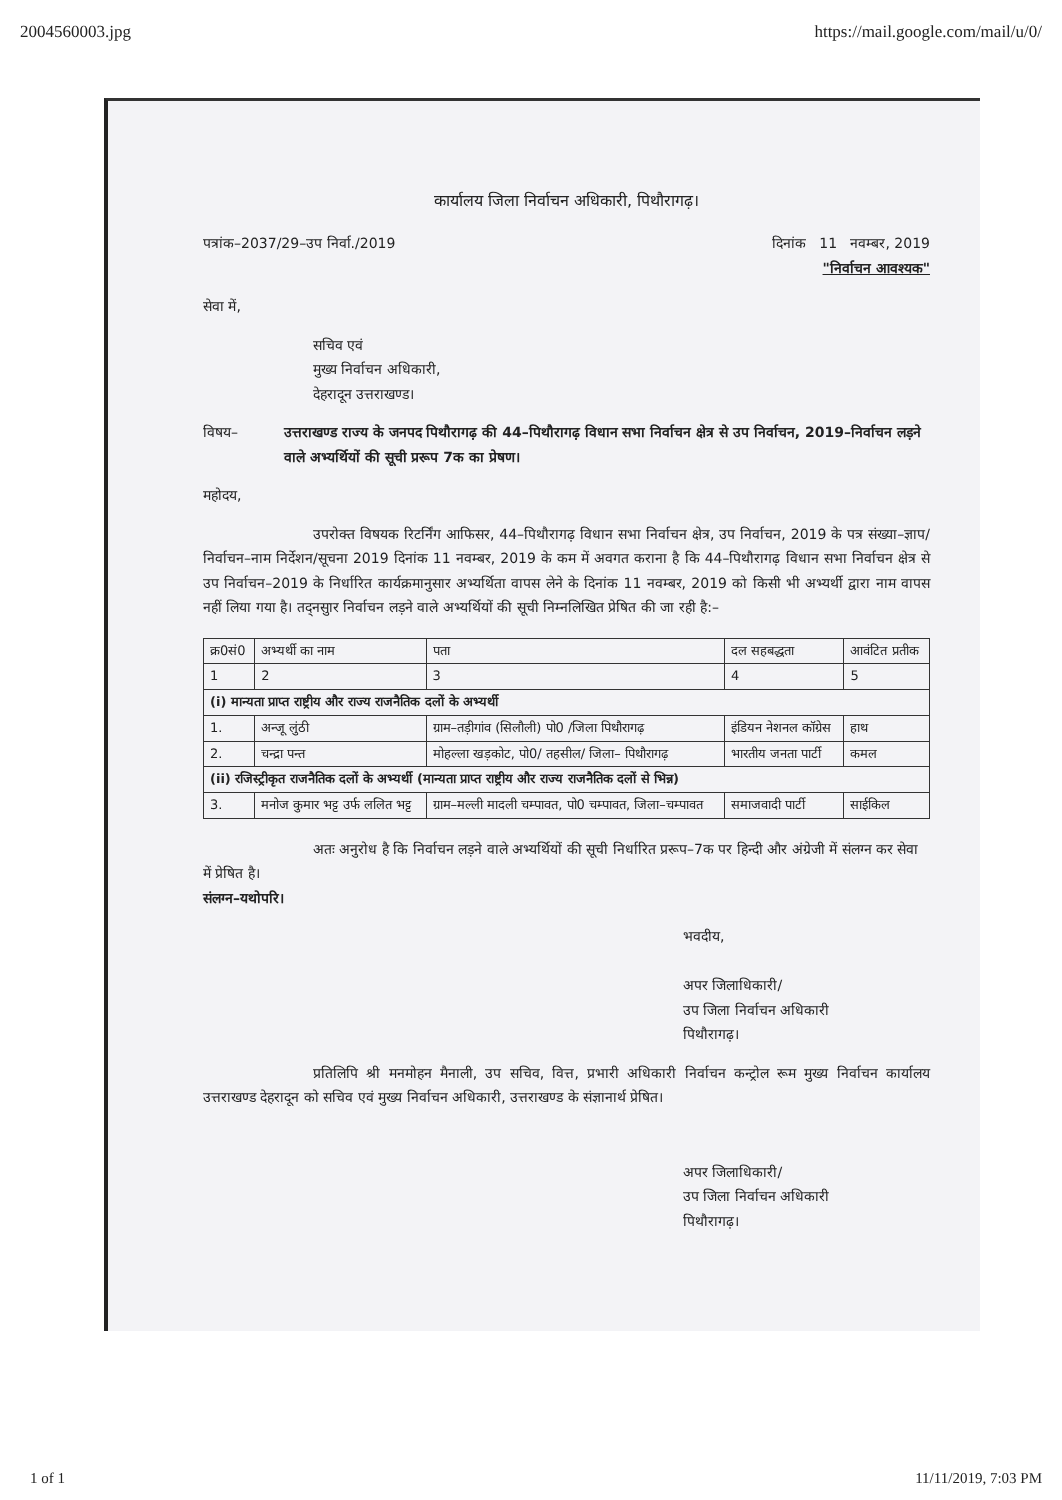2004560003.jpg https://mail.google.com/mail/u/0/
कार्यालय जिला निर्वाचन अधिकारी, पिथौरागढ़।
पत्रांक–2037/29–उप निर्वा./2019 दिनांक 11 नवम्बर, 2019
"निर्वाचन आवश्यक"
सेवा में,
सचिव एवं
मुख्य निर्वाचन अधिकारी,
देहरादून उत्तराखण्ड।
विषय– उत्तराखण्ड राज्य के जनपद पिथौरागढ़ की 44–पिथौरागढ़ विधान सभा निर्वाचन क्षेत्र से उप निर्वाचन, 2019–निर्वाचन लड़ने वाले अभ्यर्थियों की सूची प्ररूप 7क का प्रेषण।
महोदय,
उपरोक्त विषयक रिटर्निंग आफिसर, 44–पिथौरागढ़ विधान सभा निर्वाचन क्षेत्र, उप निर्वाचन, 2019 के पत्र संख्या–ज्ञाप/निर्वाचन–नाम निर्देशन/सूचना 2019 दिनांक 11 नवम्बर, 2019 के कम में अवगत कराना है कि 44–पिथौरागढ़ विधान सभा निर्वाचन क्षेत्र से उप निर्वाचन–2019 के निर्धारित कार्यक्रमानुसार अभ्यर्थिता वापस लेने के दिनांक 11 नवम्बर, 2019 को किसी भी अभ्यर्थी द्वारा नाम वापस नहीं लिया गया है। तद्नसुार निर्वाचन लड़ने वाले अभ्यर्थियों की सूची निम्नलिखित प्रेषित की जा रही है:–
| क्र0सं0 | अभ्यर्थी का नाम | पता | दल सहबद्धता | आवंटित प्रतीक |
| --- | --- | --- | --- | --- |
| 1 | 2 | 3 | 4 | 5 |
| (i) मान्यता प्राप्त राष्ट्रीय और राज्य राजनैतिक दलों के अभ्यर्थी | | | | |
| 1. | अन्जू लुंठी | ग्राम–तड़ीगांव (सिलौली) पो0 /जिला पिथौरागढ़ | इंडियन नेशनल कॉग्रेस | हाथ |
| 2. | चन्द्रा पन्त | मोहल्ला खड़कोट, पो0/ तहसील/ जिला– पिथौरागढ़ | भारतीय जनता पार्टी | कमल |
| (ii) रजिस्ट्रीकृत राजनैतिक दलों के अभ्यर्थी (मान्यता प्राप्त राष्ट्रीय और राज्य राजनैतिक दलों से भिन्न) | | | | |
| 3. | मनोज कुमार भट्ट उर्फ ललित भट्ट | ग्राम–मल्ली मादली चम्पावत, पो0 चम्पावत, जिला–चम्पावत | समाजवादी पार्टी | साईकिल |
अतः अनुरोध है कि निर्वाचन लड़ने वाले अभ्यर्थियों की सूची निर्धारित प्ररूप–7क पर हिन्दी और अंग्रेजी में संलग्न कर सेवा में प्रेषित है।
संलग्न–यथोपरि।
भवदीय,
अपर जिलाधिकारी/
उप जिला निर्वाचन अधिकारी
पिथौरागढ़।
प्रतिलिपि श्री मनमोहन मैनाली, उप सचिव, वित्त, प्रभारी अधिकारी निर्वाचन कन्ट्रोल रूम मुख्य निर्वाचन कार्यालय उत्तराखण्ड देहरादून को सचिव एवं मुख्य निर्वाचन अधिकारी, उत्तराखण्ड के संज्ञानार्थ प्रेषित।
अपर जिलाधिकारी/
उप जिला निर्वाचन अधिकारी
पिथौरागढ़।
1 of 1 11/11/2019, 7:03 PM